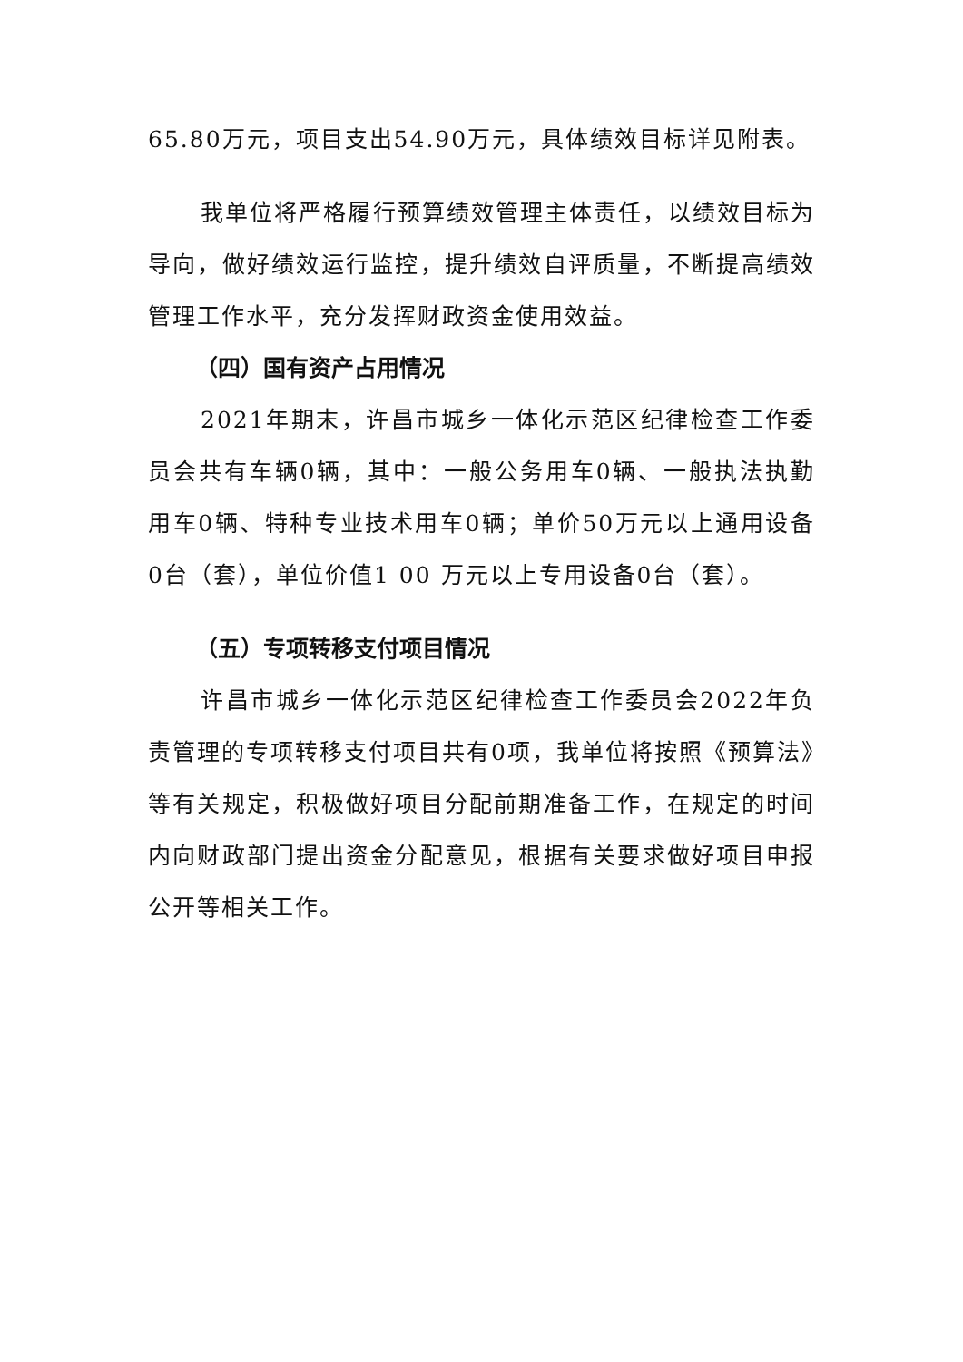65.80万元，项目支出54.90万元，具体绩效目标详见附表。
我单位将严格履行预算绩效管理主体责任，以绩效目标为导向，做好绩效运行监控，提升绩效自评质量，不断提高绩效管理工作水平，充分发挥财政资金使用效益。
（四）国有资产占用情况
2021年期末，许昌市城乡一体化示范区纪律检查工作委员会共有车辆0辆，其中：一般公务用车0辆、一般执法执勤用车0辆、特种专业技术用车0辆；单价50万元以上通用设备0台（套），单位价值1 00 万元以上专用设备0台（套）。
（五）专项转移支付项目情况
许昌市城乡一体化示范区纪律检查工作委员会2022年负责管理的专项转移支付项目共有0项，我单位将按照《预算法》等有关规定，积极做好项目分配前期准备工作，在规定的时间内向财政部门提出资金分配意见，根据有关要求做好项目申报公开等相关工作。